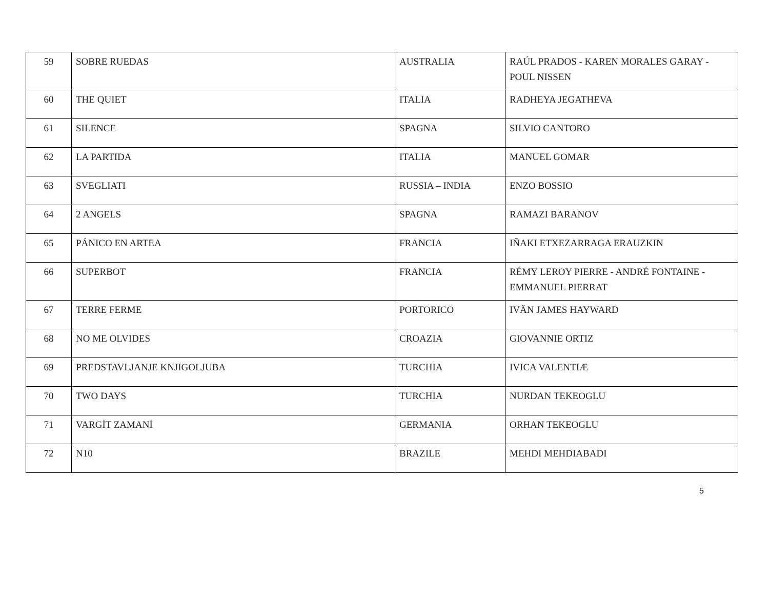| 59 | SOBRE RUEDAS | AUSTRALIA | RAÚL PRADOS - KAREN MORALES GARAY - POUL NISSEN |
| 60 | THE QUIET | ITALIA | RADHEYA JEGATHEVA |
| 61 | SILENCE | SPAGNA | SILVIO CANTORO |
| 62 | LA PARTIDA | ITALIA | MANUEL GOMAR |
| 63 | SVEGLIATI | RUSSIA – INDIA | ENZO BOSSIO |
| 64 | 2 ANGELS | SPAGNA | RAMAZI BARANOV |
| 65 | PÁNICO EN ARTEA | FRANCIA | IÑAKI ETXEZARRAGA ERAUZKIN |
| 66 | SUPERBOT | FRANCIA | RÉMY LEROY PIERRE - ANDRÉ FONTAINE - EMMANUEL PIERRAT |
| 67 | TERRE FERME | PORTORICO | IVÄN JAMES HAYWARD |
| 68 | NO ME OLVIDES | CROAZIA | GIOVANNIE ORTIZ |
| 69 | PREDSTAVLJANJE KNJIGOLJUBA | TURCHIA | IVICA VALENTIÆ |
| 70 | TWO DAYS | TURCHIA | NURDAN TEKEOGLU |
| 71 | VARGİT ZAMANİ | GERMANIA | ORHAN TEKEOGLU |
| 72 | N10 | BRAZILE | MEHDI MEHDIABADI |
5